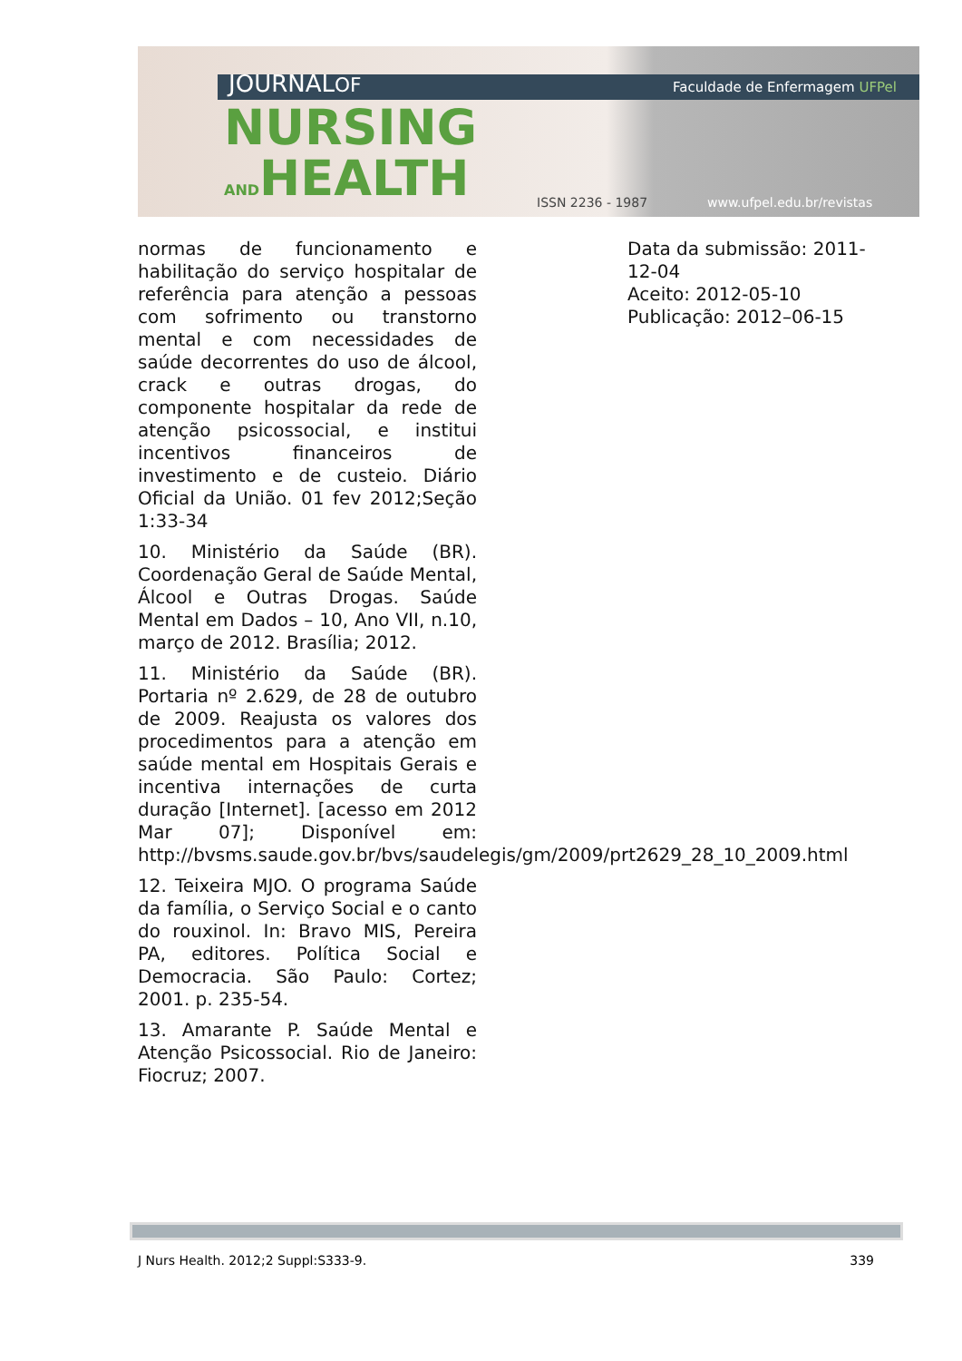JOURNALOF
NURSING
ANDHEALTH
Faculdade de Enfermagem UFPel
ISSN 2236 - 1987 www.ufpel.edu.br/revistas
normas de funcionamento e habilitação do serviço hospitalar de referência para atenção a pessoas com sofrimento ou transtorno mental e com necessidades de saúde decorrentes do uso de álcool, crack e outras drogas, do componente hospitalar da rede de atenção psicossocial, e institui incentivos financeiros de investimento e de custeio. Diário Oficial da União. 01 fev 2012;Seção 1:33-34
10. Ministério da Saúde (BR). Coordenação Geral de Saúde Mental, Álcool e Outras Drogas. Saúde Mental em Dados – 10, Ano VII, n.10, março de 2012. Brasília; 2012.
11. Ministério da Saúde (BR). Portaria nº 2.629, de 28 de outubro de 2009. Reajusta os valores dos procedimentos para a atenção em saúde mental em Hospitais Gerais e incentiva internações de curta duração [Internet]. [acesso em 2012 Mar 07]; Disponível em: http://bvsms.saude.gov.br/bvs/saudelegis/gm/2009/prt2629_28_10_2009.html
12. Teixeira MJO. O programa Saúde da família, o Serviço Social e o canto do rouxinol. In: Bravo MIS, Pereira PA, editores. Política Social e Democracia. São Paulo: Cortez; 2001. p. 235-54.
13. Amarante P. Saúde Mental e Atenção Psicossocial. Rio de Janeiro: Fiocruz; 2007.
Data da submissão: 2011-12-04
Aceito: 2012-05-10
Publicação: 2012–06-15
J Nurs Health. 2012;2 Suppl:S333-9. 339